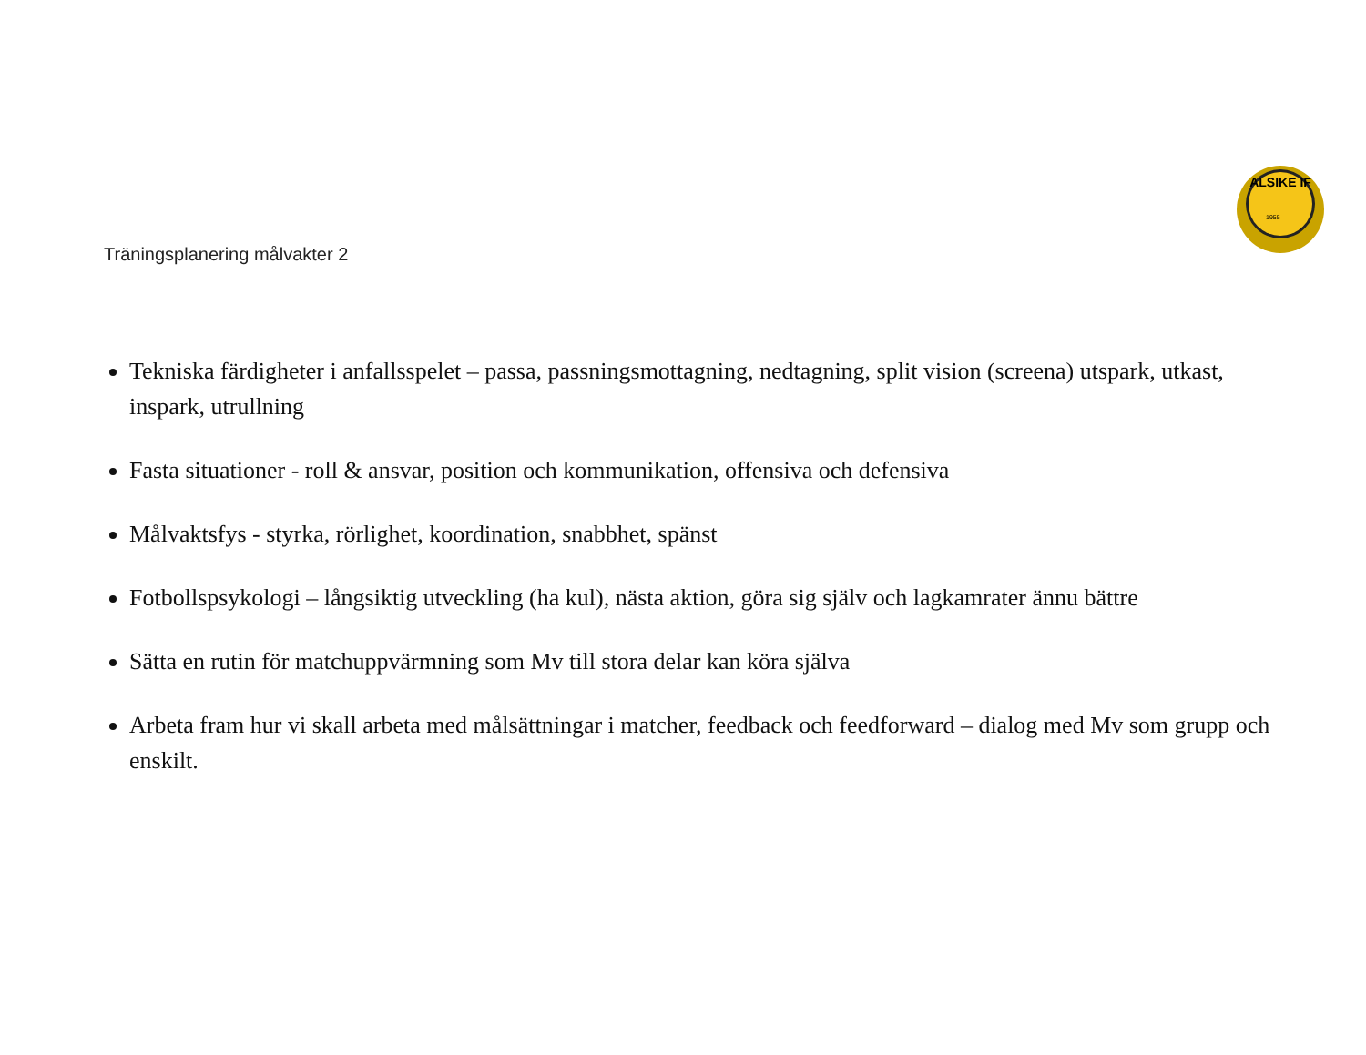ALSIKE IF
1955
Träningsplanering målvakter 2
Tekniska färdigheter i anfallsspelet – passa, passningsmottagning, nedtagning, split vision (screena) utspark, utkast, inspark, utrullning
Fasta situationer - roll & ansvar, position och kommunikation, offensiva och defensiva
Målvaktsfys - styrka, rörlighet, koordination, snabbhet, spänst
Fotbollspsykologi – långsiktig utveckling (ha kul), nästa aktion, göra sig själv och lagkamrater ännu bättre
Sätta en rutin för matchuppvärmning som Mv till stora delar kan köra själva
Arbeta fram hur vi skall arbeta med målsättningar i matcher, feedback och feedforward – dialog med Mv som grupp och enskilt.